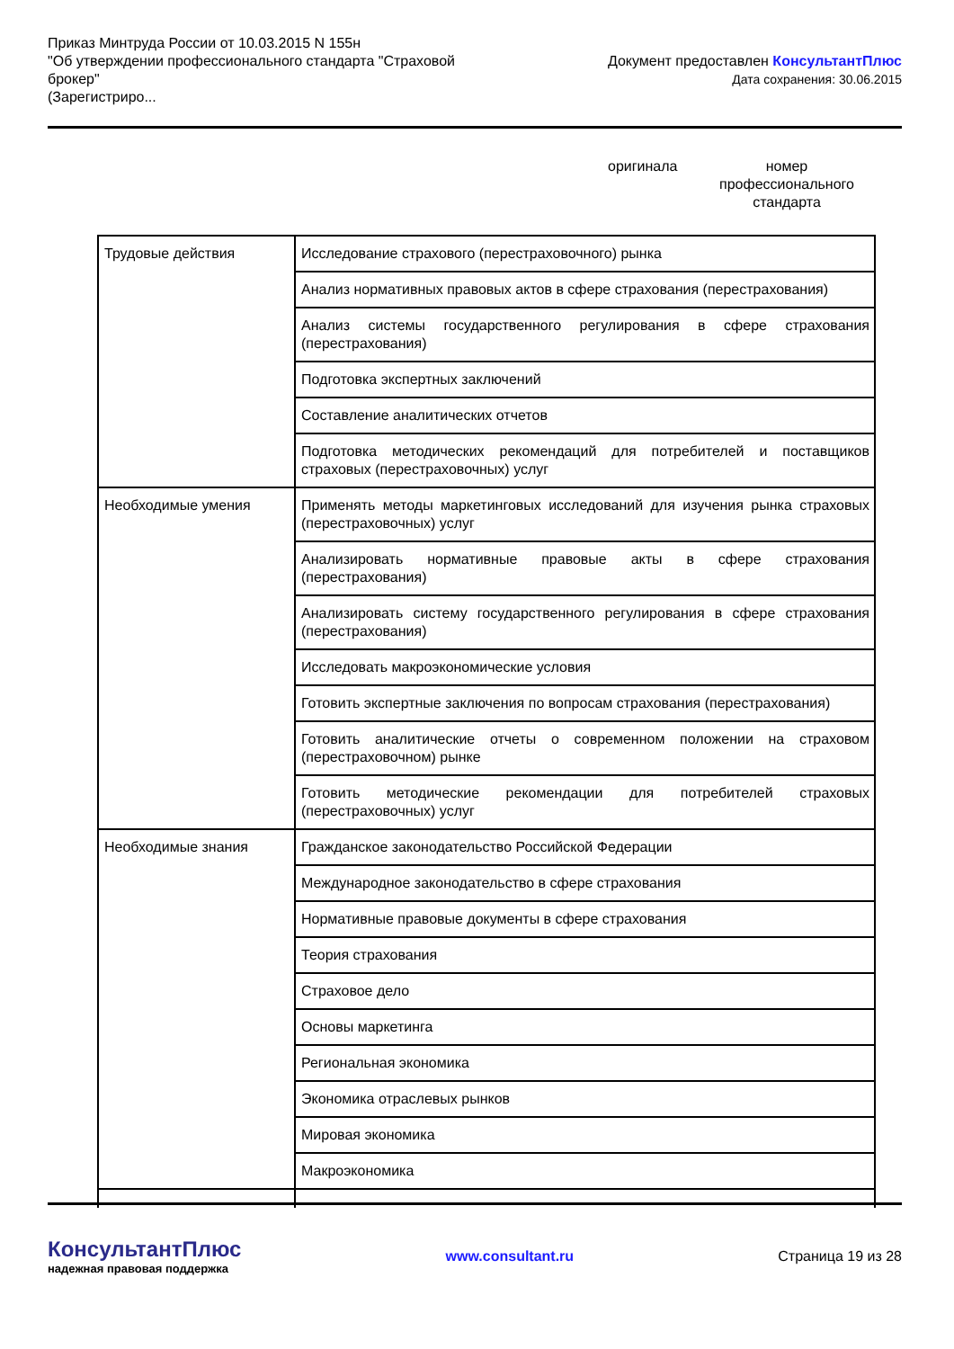Приказ Минтруда России от 10.03.2015 N 155н
"Об утверждении профессионального стандарта "Страховой
брокер"
(Зарегистриро...
Документ предоставлен КонсультантПлюс
Дата сохранения: 30.06.2015
оригинала
номер
профессионального
стандарта
| Трудовые действия | Исследование страхового (перестраховочного) рынка |
| | Анализ нормативных правовых актов в сфере страхования (перестрахования) |
| | Анализ системы государственного регулирования в сфере страхования (перестрахования) |
| | Подготовка экспертных заключений |
| | Составление аналитических отчетов |
| | Подготовка методических рекомендаций для потребителей и поставщиков страховых (перестраховочных) услуг |
| Необходимые умения | Применять методы маркетинговых исследований для изучения рынка страховых (перестраховочных) услуг |
| | Анализировать нормативные правовые акты в сфере страхования (перестрахования) |
| | Анализировать систему государственного регулирования в сфере страхования (перестрахования) |
| | Исследовать макроэкономические условия |
| | Готовить экспертные заключения по вопросам страхования (перестрахования) |
| | Готовить аналитические отчеты о современном положении на страховом (перестраховочном) рынке |
| | Готовить методические рекомендации для потребителей страховых (перестраховочных) услуг |
| Необходимые знания | Гражданское законодательство Российской Федерации |
| | Международное законодательство в сфере страхования |
| | Нормативные правовые документы в сфере страхования |
| | Теория страхования |
| | Страховое дело |
| | Основы маркетинга |
| | Региональная экономика |
| | Экономика отраслевых рынков |
| | Мировая экономика |
| | Макроэкономика |
КонсультантПлюс
надежная правовая поддержка
www.consultant.ru Страница 19 из 28